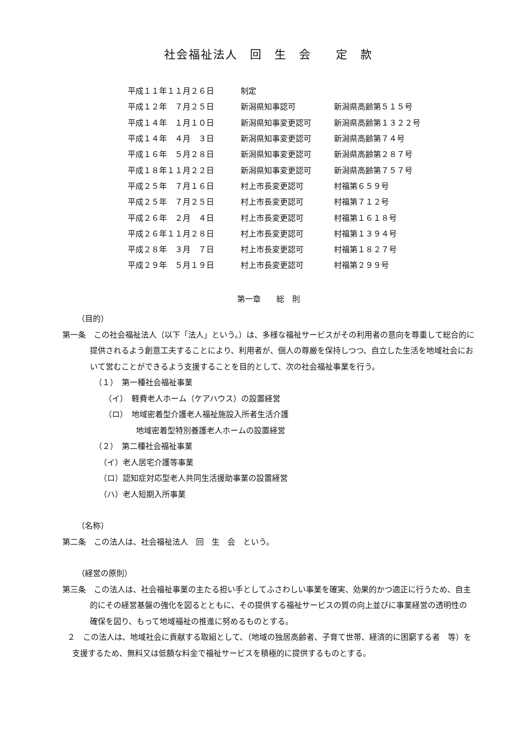社会福祉法人　回　生　会　　定　款
| 平成１１年１１月２６日 | 制定 | |
| 平成１２年 ７月２５日 | 新潟県知事認可 | 新潟県高齢第５１５号 |
| 平成１４年 １月１０日 | 新潟県知事変更認可 | 新潟県高齢第１３２２号 |
| 平成１４年 ４月 ３日 | 新潟県知事変更認可 | 新潟県高齢第７４号 |
| 平成１６年 ５月２８日 | 新潟県知事変更認可 | 新潟県高齢第２８７号 |
| 平成１８年１１月２２日 | 新潟県知事変更認可 | 新潟県高齢第７５７号 |
| 平成２５年 ７月１６日 | 村上市長変更認可 | 村福第６５９号 |
| 平成２５年 ７月２５日 | 村上市長変更認可 | 村福第７１２号 |
| 平成２６年 ２月 ４日 | 村上市長変更認可 | 村福第１６１８号 |
| 平成２６年１１月２８日 | 村上市長変更認可 | 村福第１３９４号 |
| 平成２８年 ３月 ７日 | 村上市長変更認可 | 村福第１８２７号 |
| 平成２９年 ５月１９日 | 村上市長変更認可 | 村福第２９９号 |
第一章　　総　則
（目的）
第一条　この社会福祉法人（以下「法人」という。）は、多様な福祉サービスがその利用者の意向を尊重して総合的に提供されるよう創意工夫することにより、利用者が、個人の尊厳を保持しつつ、自立した生活を地域社会において営むことができるよう支援することを目的として、次の社会福祉事業を行う。
（１）　第一種社会福祉事業
（イ）　軽費老人ホーム（ケアハウス）の設置経営
（ロ）　地域密着型介護老人福祉施設入所者生活介護
地域密着型特別養護老人ホームの設置経営
（２）　第二種社会福祉事業
（イ）老人居宅介護等事業
（ロ）認知症対応型老人共同生活援助事業の設置経営
（ハ）老人短期入所事業
（名称）
第二条　この法人は、社会福祉法人　回　生　会　という。
（経営の原則）
第三条　この法人は、社会福祉事業の主たる担い手としてふさわしい事業を確実、効果的かつ適正に行うため、自主的にその経営基盤の強化を図るとともに、その提供する福祉サービスの質の向上並びに事業経営の透明性の確保を図り、もって地域福祉の推進に努めるものとする。
２　この法人は、地域社会に貢献する取組として、（地域の独居高齢者、子育て世帯、経済的に困窮する者　等）を支援するため、無料又は低額な料金で福祉サービスを積極的に提供するものとする。